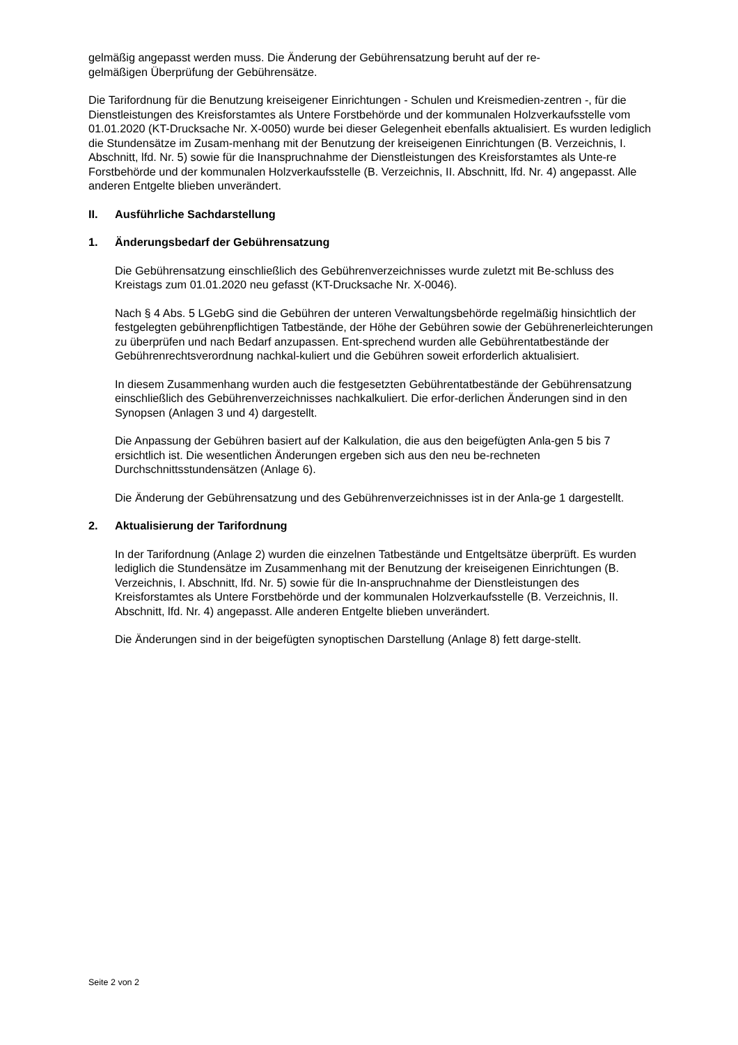gelmäßig angepasst werden muss. Die Änderung der Gebührensatzung beruht auf der re-
gelmäßigen Überprüfung der Gebührensätze.
Die Tarifordnung für die Benutzung kreiseigener Einrichtungen - Schulen und Kreismedien-zentren -, für die Dienstleistungen des Kreisforstamtes als Untere Forstbehörde und der kommunalen Holzverkaufsstelle vom 01.01.2020 (KT-Drucksache Nr. X-0050) wurde bei dieser Gelegenheit ebenfalls aktualisiert. Es wurden lediglich die Stundensätze im Zusam-menhang mit der Benutzung der kreiseigenen Einrichtungen (B. Verzeichnis, I. Abschnitt, lfd. Nr. 5) sowie für die Inanspruchnahme der Dienstleistungen des Kreisforstamtes als Unte-re Forstbehörde und der kommunalen Holzverkaufsstelle (B. Verzeichnis, II. Abschnitt, lfd. Nr. 4) angepasst. Alle anderen Entgelte blieben unverändert.
II. Ausführliche Sachdarstellung
1. Änderungsbedarf der Gebührensatzung
Die Gebührensatzung einschließlich des Gebührenverzeichnisses wurde zuletzt mit Be-schluss des Kreistags zum 01.01.2020 neu gefasst (KT-Drucksache Nr. X-0046).
Nach § 4 Abs. 5 LGebG sind die Gebühren der unteren Verwaltungsbehörde regelmäßig hinsichtlich der festgelegten gebührenpflichtigen Tatbestände, der Höhe der Gebühren sowie der Gebührenerleichterungen zu überprüfen und nach Bedarf anzupassen. Ent-sprechend wurden alle Gebührentatbestände der Gebührenrechtsverordnung nachkal-kuliert und die Gebühren soweit erforderlich aktualisiert.
In diesem Zusammenhang wurden auch die festgesetzten Gebührentatbestände der Gebührensatzung einschließlich des Gebührenverzeichnisses nachkalkuliert. Die erfor-derlichen Änderungen sind in den Synopsen (Anlagen 3 und 4) dargestellt.
Die Anpassung der Gebühren basiert auf der Kalkulation, die aus den beigefügten Anla-gen 5 bis 7 ersichtlich ist. Die wesentlichen Änderungen ergeben sich aus den neu be-rechneten Durchschnittsstundensätzen (Anlage 6).
Die Änderung der Gebührensatzung und des Gebührenverzeichnisses ist in der Anla-ge 1 dargestellt.
2. Aktualisierung der Tarifordnung
In der Tarifordnung (Anlage 2) wurden die einzelnen Tatbestände und Entgeltsätze überprüft. Es wurden lediglich die Stundensätze im Zusammenhang mit der Benutzung der kreiseigenen Einrichtungen (B. Verzeichnis, I. Abschnitt, lfd. Nr. 5) sowie für die In-anspruchnahme der Dienstleistungen des Kreisforstamtes als Untere Forstbehörde und der kommunalen Holzverkaufsstelle (B. Verzeichnis, II. Abschnitt, lfd. Nr. 4) angepasst. Alle anderen Entgelte blieben unverändert.
Die Änderungen sind in der beigefügten synoptischen Darstellung (Anlage 8) fett darge-stellt.
Seite 2 von 2